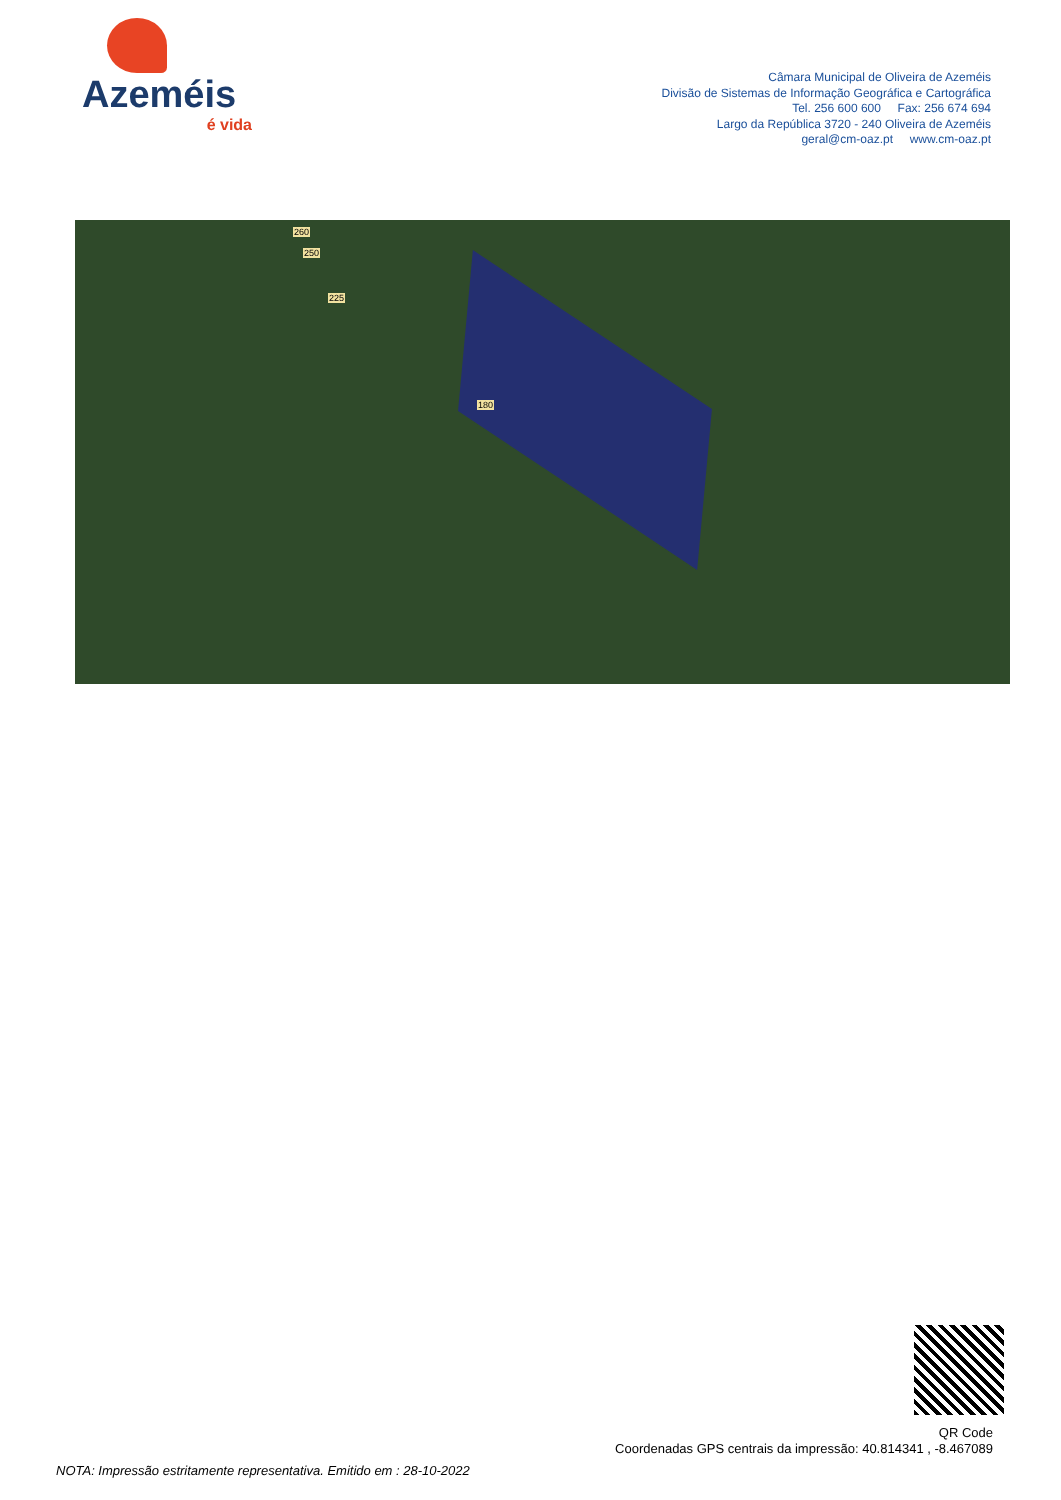Azeméis
é vida
Câmara Municipal de Oliveira de Azeméis
Divisão de Sistemas de Informação Geográfica e Cartográfica
Tel. 256 600 600 Fax: 256 674 694
Largo da República 3720 - 240 Oliveira de Azeméis
geral@cm-oaz.pt www.cm-oaz.pt
260
250
225
180
QR Code
Coordenadas GPS centrais da impressão: 40.814341 , -8.467089
NOTA: Impressão estritamente representativa. Emitido em : 28-10-2022